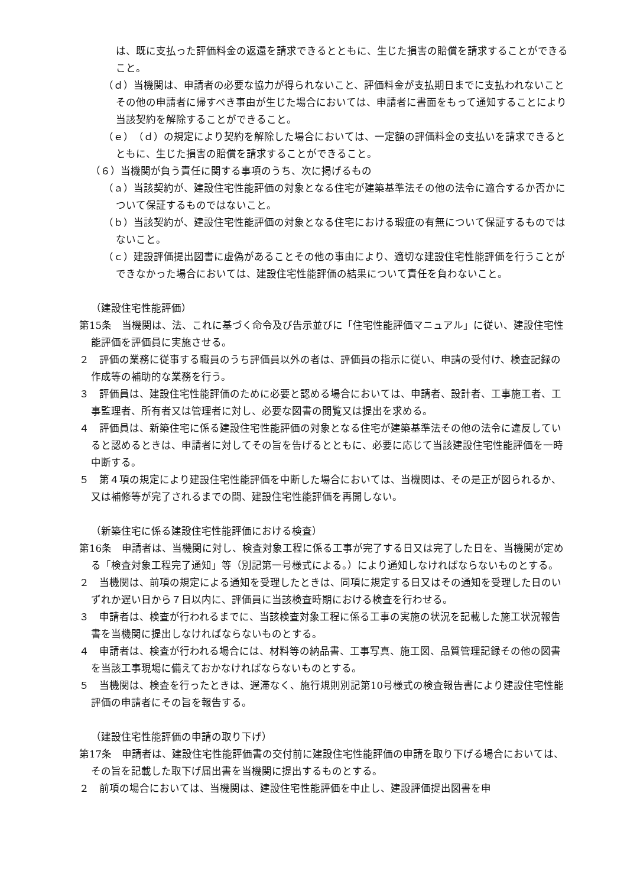は、既に支払った評価料金の返還を請求できるとともに、生じた損害の賠償を請求することができること。
（ｄ）当機関は、申請者の必要な協力が得られないこと、評価料金が支払期日までに支払われないことその他の申請者に帰すべき事由が生じた場合においては、申請者に書面をもって通知することにより当該契約を解除することができること。
（ｅ）（ｄ）の規定により契約を解除した場合においては、一定額の評価料金の支払いを請求できるとともに、生じた損害の賠償を請求することができること。
（６）当機関が負う責任に関する事項のうち、次に掲げるもの
（ａ）当該契約が、建設住宅性能評価の対象となる住宅が建築基準法その他の法令に適合するか否かについて保証するものではないこと。
（ｂ）当該契約が、建設住宅性能評価の対象となる住宅における瑕疵の有無について保証するものではないこと。
（ｃ）建設評価提出図書に虚偽があることその他の事由により、適切な建設住宅性能評価を行うことができなかった場合においては、建設住宅性能評価の結果について責任を負わないこと。
（建設住宅性能評価）
第15条　当機関は、法、これに基づく命令及び告示並びに「住宅性能評価マニュアル」に従い、建設住宅性能評価を評価員に実施させる。
２　評価の業務に従事する職員のうち評価員以外の者は、評価員の指示に従い、申請の受付け、検査記録の作成等の補助的な業務を行う。
３　評価員は、建設住宅性能評価のために必要と認める場合においては、申請者、設計者、工事施工者、工事監理者、所有者又は管理者に対し、必要な図書の閲覧又は提出を求める。
４　評価員は、新築住宅に係る建設住宅性能評価の対象となる住宅が建築基準法その他の法令に違反していると認めるときは、申請者に対してその旨を告げるとともに、必要に応じて当該建設住宅性能評価を一時中断する。
５　第４項の規定により建設住宅性能評価を中断した場合においては、当機関は、その是正が図られるか、又は補修等が完了されるまでの間、建設住宅性能評価を再開しない。
（新築住宅に係る建設住宅性能評価における検査）
第16条　申請者は、当機関に対し、検査対象工程に係る工事が完了する日又は完了した日を、当機関が定める「検査対象工程完了通知」等（別記第一号様式による。）により通知しなければならないものとする。
２　当機関は、前項の規定による通知を受理したときは、同項に規定する日又はその通知を受理した日のいずれか遅い日から７日以内に、評価員に当該検査時期における検査を行わせる。
３　申請者は、検査が行われるまでに、当該検査対象工程に係る工事の実施の状況を記載した施工状況報告書を当機関に提出しなければならないものとする。
４　申請者は、検査が行われる場合には、材料等の納品書、工事写真、施工図、品質管理記録その他の図書を当該工事現場に備えておかなければならないものとする。
５　当機関は、検査を行ったときは、遅滞なく、施行規則別記第10号様式の検査報告書により建設住宅性能評価の申請者にその旨を報告する。
（建設住宅性能評価の申請の取り下げ）
第17条　申請者は、建設住宅性能評価書の交付前に建設住宅性能評価の申請を取り下げる場合においては、その旨を記載した取下げ届出書を当機関に提出するものとする。
２　前項の場合においては、当機関は、建設住宅性能評価を中止し、建設評価提出図書を申